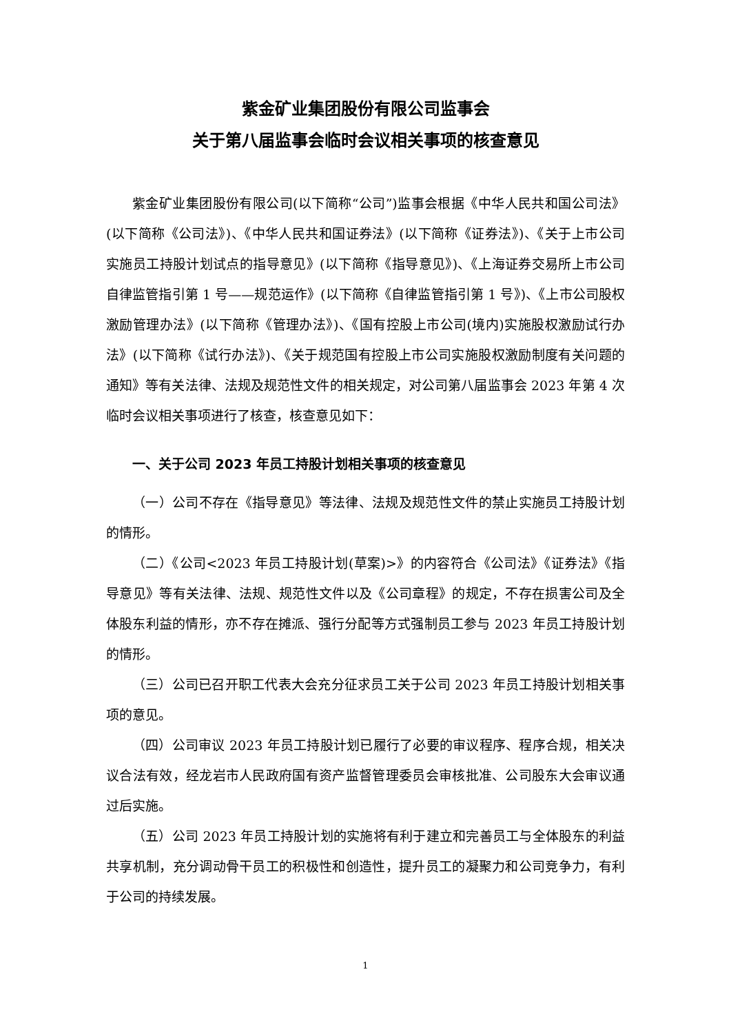紫金矿业集团股份有限公司监事会
关于第八届监事会临时会议相关事项的核查意见
紫金矿业集团股份有限公司(以下简称“公司”)监事会根据《中华人民共和国公司法》(以下简称《公司法》)、《中华人民共和国证券法》(以下简称《证券法》)、《关于上市公司实施员工持股计划试点的指导意见》(以下简称《指导意见》)、《上海证券交易所上市公司自律监管指引第 1 号——规范运作》(以下简称《自律监管指引第 1 号》)、《上市公司股权激励管理办法》(以下简称《管理办法》)、《国有控股上市公司(境内)实施股权激励试行办法》(以下简称《试行办法》)、《关于规范国有控股上市公司实施股权激励制度有关问题的通知》等有关法律、法规及规范性文件的相关规定，对公司第八届监事会 2023 年第 4 次临时会议相关事项进行了核查，核查意见如下：
一、关于公司 2023 年员工持股计划相关事项的核查意见
（一）公司不存在《指导意见》等法律、法规及规范性文件的禁止实施员工持股计划的情形。
（二）《公司<2023 年员工持股计划(草案)>》的内容符合《公司法》《证券法》《指导意见》等有关法律、法规、规范性文件以及《公司章程》的规定，不存在损害公司及全体股东利益的情形，亦不存在摊派、强行分配等方式强制员工参与 2023 年员工持股计划的情形。
（三）公司已召开职工代表大会充分征求员工关于公司 2023 年员工持股计划相关事项的意见。
（四）公司审议 2023 年员工持股计划已履行了必要的审议程序、程序合规，相关决议合法有效，经龙岩市人民政府国有资产监督管理委员会审核批准、公司股东大会审议通过后实施。
（五）公司 2023 年员工持股计划的实施将有利于建立和完善员工与全体股东的利益共享机制，充分调动骨干员工的积极性和创造性，提升员工的凝聚力和公司竞争力，有利于公司的持续发展。
1